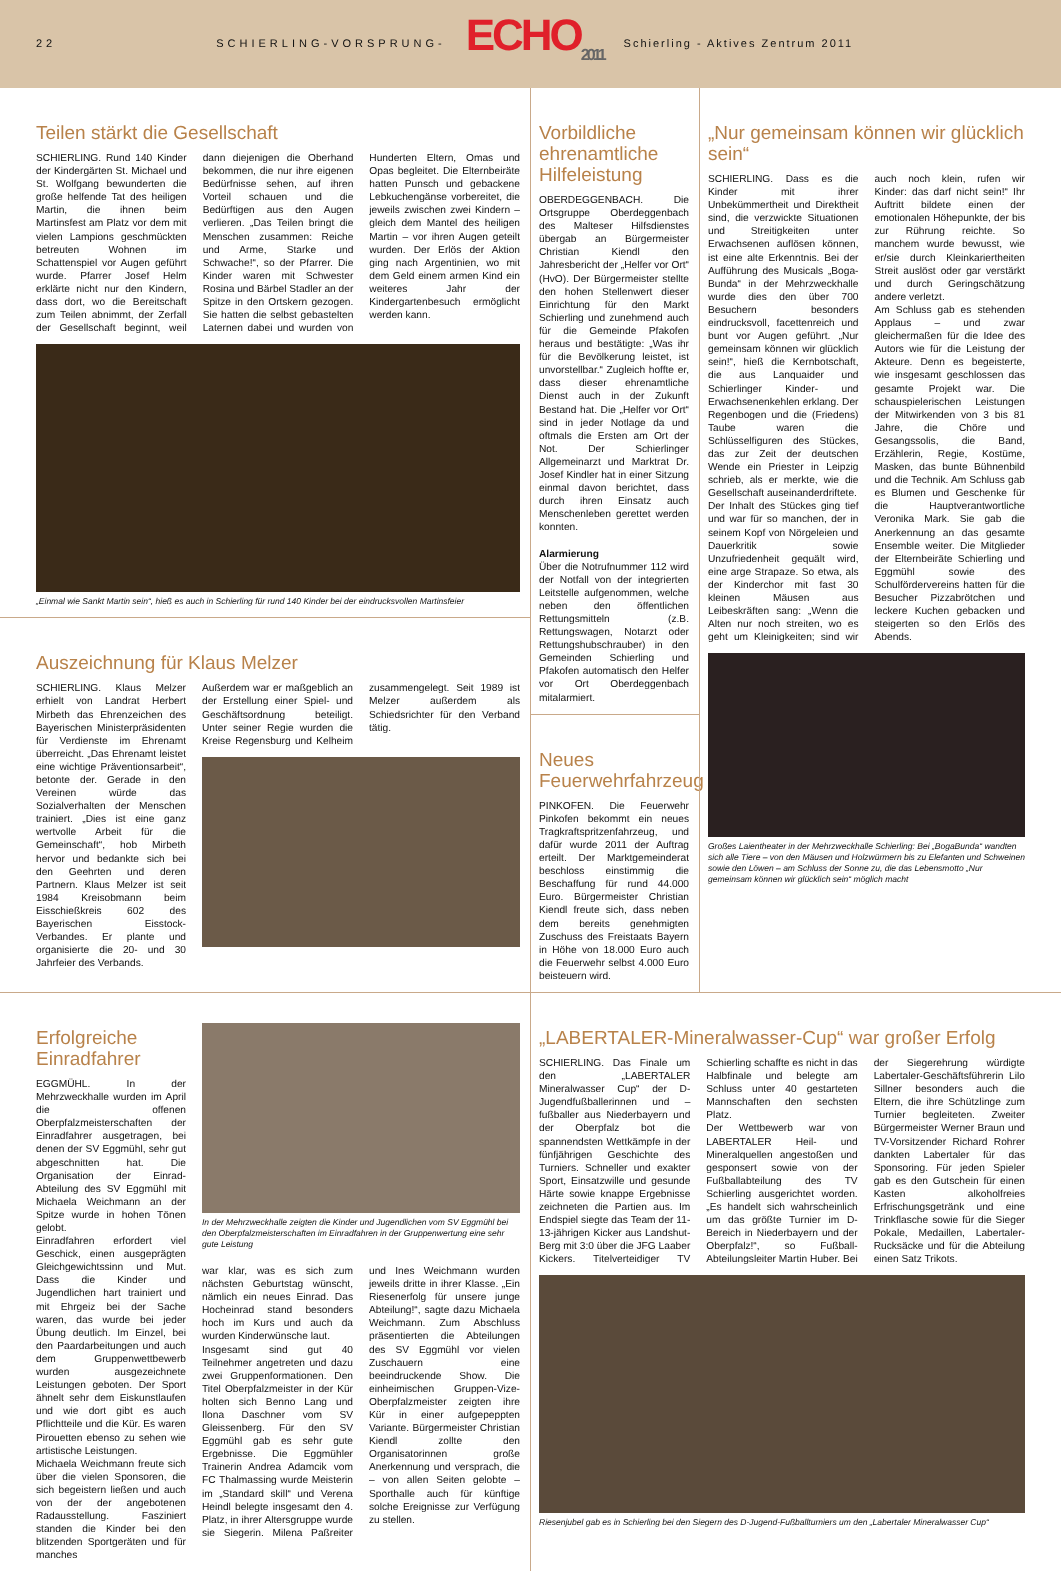22 SCHIERLING-VORSPRUNG- ECHO<sub>2011</sub> Schierling - Aktives Zentrum 2011
Teilen stärkt die Gesellschaft
SCHIERLING. Rund 140 Kinder der Kindergärten St. Michael und St. Wolfgang bewunderten die große helfende Tat des heiligen Martin, die ihnen beim Martinsfest am Platz vor dem mit vielen Lampions geschmückten betreuten Wohnen im Schattenspiel vor Augen geführt wurde. Pfarrer Josef Helm erklärte nicht nur den Kindern, dass dort, wo die Bereitschaft zum Teilen abnimmt, der Zerfall der Gesellschaft beginnt, weil dann diejenigen die Oberhand bekommen, die nur ihre eigenen Bedürfnisse sehen, auf ihren Vorteil schauen und die Bedürftigen aus den Augen verlieren. „Das Teilen bringt die Menschen zusammen: Reiche und Arme, Starke und Schwache!“, so der Pfarrer. Die Kinder waren mit Schwester Rosina und Bärbel Stadler an der Spitze in den Ortskern gezogen. Sie hatten die selbst gebastelten Laternen dabei und wurden von Hunderten Eltern, Omas und Opas begleitet. Die Elternbeiräte hatten Punsch und gebackene Lebkuchengänse vorbereitet, die jeweils zwischen zwei Kindern – gleich dem Mantel des heiligen Martin – vor ihren Augen geteilt wurden. Der Erlös der Aktion ging nach Argentinien, wo mit dem Geld einem armen Kind ein weiteres Jahr der Kindergartenbesuch ermöglicht werden kann.
„Einmal wie Sankt Martin sein“, hieß es auch in Schierling für rund 140 Kinder bei der eindrucksvollen Martinsfeier
Auszeichnung für Klaus Melzer
SCHIERLING. Klaus Melzer erhielt von Landrat Herbert Mirbeth das Ehrenzeichen des Bayerischen Ministerpräsidenten für Verdienste im Ehrenamt überreicht. „Das Ehrenamt leistet eine wichtige Präventionsarbeit“, betonte der. Gerade in den Vereinen würde das Sozialverhalten der Menschen trainiert. „Dies ist eine ganz wertvolle Arbeit für die Gemeinschaft“, hob Mirbeth hervor und bedankte sich bei den Geehrten und deren Partnern. Klaus Melzer ist seit 1984 Kreisobmann beim Eisschießkreis 602 des Bayerischen Eisstock-Verbandes. Er plante und organisierte die 20- und 30 Jahrfeier des Verbands.
Außerdem war er maßgeblich an der Erstellung einer Spiel- und Geschäftsordnung beteiligt. Unter seiner Regie wurden die Kreise Regensburg und Kelheim zusammengelegt. Seit 1989 ist Melzer außerdem als Schiedsrichter für den Verband tätig.
Vorbildliche ehrenamtliche Hilfeleistung
OBERDEGGENBACH. Die Ortsgruppe Oberdeggenbach des Malteser Hilfsdienstes übergab an Bürgermeister Christian Kiendl den Jahresbericht der „Helfer vor Ort“ (HvO). Der Bürgermeister stellte den hohen Stellenwert dieser Einrichtung für den Markt Schierling und zunehmend auch für die Gemeinde Pfakofen heraus und bestätigte: „Was ihr für die Bevölkerung leistet, ist unvorstellbar.“ Zugleich hoffte er, dass dieser ehrenamtliche Dienst auch in der Zukunft Bestand hat. Die „Helfer vor Ort“ sind in jeder Notlage da und oftmals die Ersten am Ort der Not. Der Schierlinger Allgemeinarzt und Marktrat Dr. Josef Kindler hat in einer Sitzung einmal davon berichtet, dass durch ihren Einsatz auch Menschenleben gerettet werden konnten.
Alarmierung
Über die Notrufnummer 112 wird der Notfall von der integrierten Leitstelle aufgenommen, welche neben den öffentlichen Rettungsmitteln (z.B. Rettungswagen, Notarzt oder Rettungshubschrauber) in den Gemeinden Schierling und Pfakofen automatisch den Helfer vor Ort Oberdeggenbach mitalarmiert.
Neues Feuerwehrfahrzeug
PINKOFEN. Die Feuerwehr Pinkofen bekommt ein neues Tragkraftspritzenfahrzeug, und dafür wurde 2011 der Auftrag erteilt. Der Marktgemeinderat beschloss einstimmig die Beschaffung für rund 44.000 Euro. Bürgermeister Christian Kiendl freute sich, dass neben dem bereits genehmigten Zuschuss des Freistaats Bayern in Höhe von 18.000 Euro auch die Feuerwehr selbst 4.000 Euro beisteuern wird.
„Nur gemeinsam können wir glücklich sein“
SCHIERLING. Dass es die Kinder mit ihrer Unbekümmertheit und Direktheit sind, die verzwickte Situationen und Streitigkeiten unter Erwachsenen auflösen können, ist eine alte Erkenntnis. Bei der Aufführung des Musicals „Boga-Bunda“ in der Mehrzweckhalle wurde dies den über 700 Besuchern besonders eindrucksvoll, facettenreich und bunt vor Augen geführt. „Nur gemeinsam können wir glücklich sein!“, hieß die Kernbotschaft, die aus Lanquaider und Schierlinger Kinder- und Erwachsenenkehlen erklang. Der Regenbogen und die (Friedens) Taube waren die Schlüsselfiguren des Stückes, das zur Zeit der deutschen Wende ein Priester in Leipzig schrieb, als er merkte, wie die Gesellschaft auseinanderdriftete.
Der Inhalt des Stückes ging tief und war für so manchen, der in seinem Kopf von Nörgeleien und Dauerkritik sowie Unzufriedenheit gequält wird, eine arge Strapaze. So etwa, als der Kinderchor mit fast 30 kleinen Mäusen aus Leibeskräften sang: „Wenn die Alten nur noch streiten, wo es geht um Kleinigkeiten; sind wir auch noch klein, rufen wir Kinder: das darf nicht sein!“ Ihr Auftritt bildete einen der emotionalen Höhepunkte, der bis zur Rührung reichte. So manchem wurde bewusst, wie er/sie durch Kleinkariertheiten Streit auslöst oder gar verstärkt und durch Geringschätzung andere verletzt.
Am Schluss gab es stehenden Applaus – und zwar gleichermaßen für die Idee des Autors wie für die Leistung der Akteure. Denn es begeisterte, wie insgesamt geschlossen das gesamte Projekt war. Die schauspielerischen Leistungen der Mitwirkenden von 3 bis 81 Jahre, die Chöre und Gesangssolis, die Band, Erzählerin, Regie, Kostüme, Masken, das bunte Bühnenbild und die Technik. Am Schluss gab es Blumen und Geschenke für die Hauptverantwortliche Veronika Mark. Sie gab die Anerkennung an das gesamte Ensemble weiter. Die Mitglieder der Elternbeiräte Schierling und Eggmühl sowie des Schulfördervereins hatten für die Besucher Pizzabrötchen und leckere Kuchen gebacken und steigerten so den Erlös des Abends.
Großes Laientheater in der Mehrzweckhalle Schierling: Bei „BogaBunda“ wandten sich alle Tiere – von den Mäusen und Holzwürmern bis zu Elefanten und Schweinen sowie den Löwen – am Schluss der Sonne zu, die das Lebensmotto „Nur gemeinsam können wir glücklich sein“ möglich macht
Erfolgreiche Einradfahrer
EGGMÜHL. In der Mehrzweckhalle wurden im April die offenen Oberpfalzmeisterschaften der Einradfahrer ausgetragen, bei denen der SV Eggmühl, sehr gut abgeschnitten hat. Die Organisation der Einrad-Abteilung des SV Eggmühl mit Michaela Weichmann an der Spitze wurde in hohen Tönen gelobt.
Einradfahren erfordert viel Geschick, einen ausgeprägten Gleichgewichtssinn und Mut. Dass die Kinder und Jugendlichen hart trainiert und mit Ehrgeiz bei der Sache waren, das wurde bei jeder Übung deutlich. Im Einzel, bei den Paardarbeitungen und auch dem Gruppenwettbewerb wurden ausgezeichnete Leistungen geboten. Der Sport ähnelt sehr dem Eiskunstlaufen und wie dort gibt es auch Pflichtteile und die Kür. Es waren Pirouetten ebenso zu sehen wie artistische Leistungen.
Michaela Weichmann freute sich über die vielen Sponsoren, die sich begeistern ließen und auch von der der angebotenen Radausstellung. Fasziniert standen die Kinder bei den blitzenden Sportgeräten und für manches
In der Mehrzweckhalle zeigten die Kinder und Jugendlichen vom SV Eggmühl bei den Oberpfalzmeisterschaften im Einradfahren in der Gruppenwertung eine sehr gute Leistung
war klar, was es sich zum nächsten Geburtstag wünscht, nämlich ein neues Einrad. Das Hocheinrad stand besonders hoch im Kurs und auch da wurden Kinderwünsche laut.
Insgesamt sind gut 40 Teilnehmer angetreten und dazu zwei Gruppenformationen. Den Titel Oberpfalzmeister in der Kür holten sich Benno Lang und Ilona Daschner vom SV Gleissenberg. Für den SV Eggmühl gab es sehr gute Ergebnisse. Die Eggmühler Trainerin Andrea Adamcik vom FC Thalmassing wurde Meisterin im „Standard skill“ und Verena Heindl belegte insgesamt den 4. Platz, in ihrer Altersgruppe wurde sie Siegerin. Milena Paßreiter und Ines Weichmann wurden jeweils dritte in ihrer Klasse. „Ein Riesenerfolg für unsere junge Abteilung!“, sagte dazu Michaela Weichmann. Zum Abschluss präsentierten die Abteilungen des SV Eggmühl vor vielen Zuschauern eine beeindruckende Show. Die einheimischen Gruppen-Vize-Oberpfalzmeister zeigten ihre Kür in einer aufgepeppten Variante. Bürgermeister Christian Kiendl zollte den Organisatorinnen große Anerkennung und versprach, die – von allen Seiten gelobte – Sporthalle auch für künftige solche Ereignisse zur Verfügung zu stellen.
„LABERTALER-Mineralwasser-Cup“ war großer Erfolg
SCHIERLING. Das Finale um den „LABERTALER Mineralwasser Cup“ der D-Jugendfußballerinnen und –fußballer aus Niederbayern und der Oberpfalz bot die spannendsten Wettkämpfe in der fünfjährigen Geschichte des Turniers. Schneller und exakter Sport, Einsatzwille und gesunde Härte sowie knappe Ergebnisse zeichneten die Partien aus. Im Endspiel siegte das Team der 11-13-jährigen Kicker aus Landshut-Berg mit 3:0 über die JFG Laaber Kickers. Titelverteidiger TV Schierling schaffte es nicht in das Halbfinale und belegte am Schluss unter 40 gestarteten Mannschaften den sechsten Platz.
Der Wettbewerb war von LABERTALER Heil- und Mineralquellen angestoßen und gesponsert sowie von der Fußballabteilung des TV Schierling ausgerichtet worden. „Es handelt sich wahrscheinlich um das größte Turnier im D-Bereich in Niederbayern und der Oberpfalz!“, so Fußball-Abteilungsleiter Martin Huber. Bei der Siegerehrung würdigte Labertaler-Geschäftsführerin Lilo Sillner besonders auch die Eltern, die ihre Schützlinge zum Turnier begleiteten. Zweiter Bürgermeister Werner Braun und TV-Vorsitzender Richard Rohrer dankten Labertaler für das Sponsoring. Für jeden Spieler gab es den Gutschein für einen Kasten alkoholfreies Erfrischungsgetränk und eine Trinkflasche sowie für die Sieger Pokale, Medaillen, Labertaler-Rucksäcke und für die Abteilung einen Satz Trikots.
Riesenjubel gab es in Schierling bei den Siegern des D-Jugend-Fußballturniers um den „Labertaler Mineralwasser Cup“